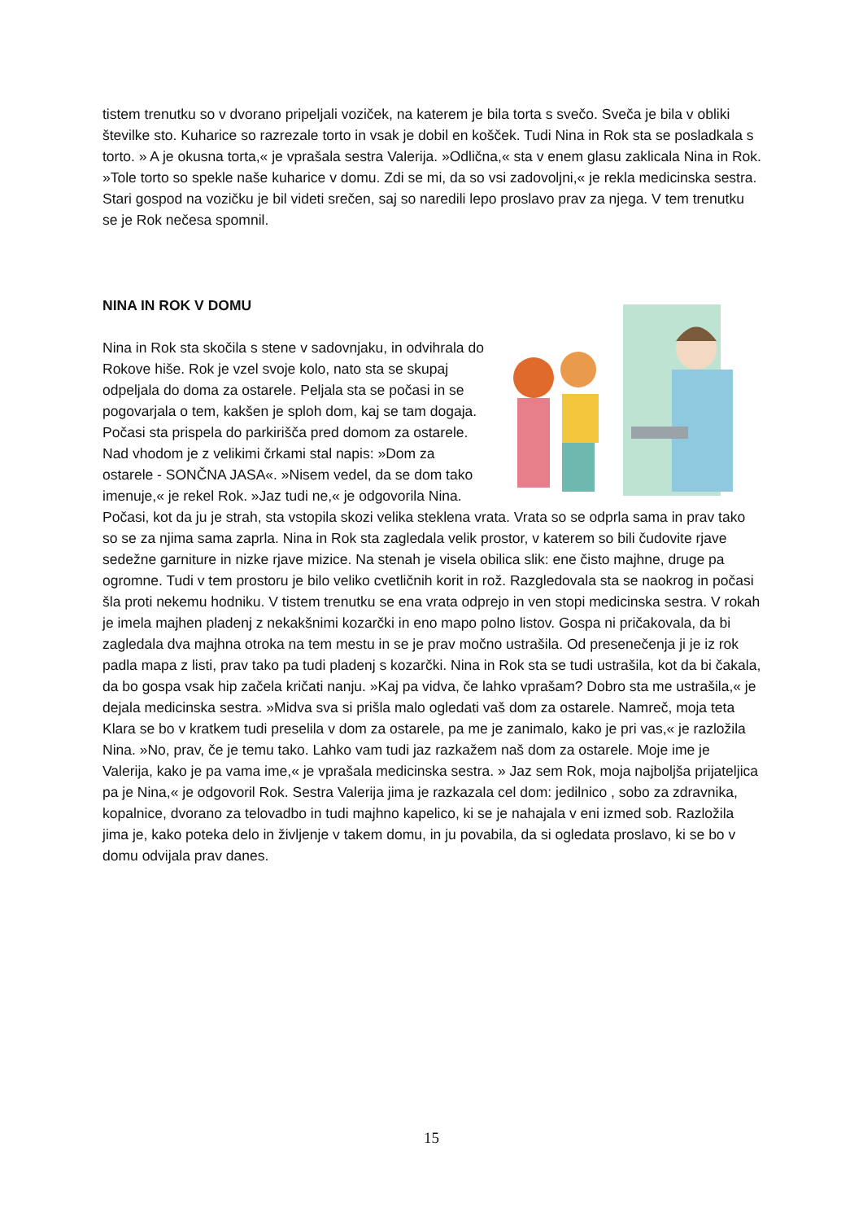tistem trenutku so v dvorano pripeljali voziček, na katerem je bila torta s svečo. Sveča je bila v obliki številke sto. Kuharice so razrezale torto in vsak je dobil en košček. Tudi Nina in Rok sta se posladkala s torto. » A je okusna torta,« je vprašala sestra Valerija. »Odlična,« sta v enem glasu zaklicala Nina in Rok. »Tole torto so spekle naše kuharice v domu. Zdi se mi, da so vsi zadovoljni,« je rekla medicinska sestra. Stari gospod na vozičku je bil videti srečen, saj so naredili lepo proslavo prav za njega. V tem trenutku se je Rok nečesa spomnil.
NINA IN ROK V DOMU
Nina in Rok sta skočila s stene v sadovnjaku, in odvihrala do Rokove hiše. Rok je vzel svoje kolo, nato sta se skupaj odpeljala do doma za ostarele. Peljala sta se počasi in se pogovarjala o tem, kakšen je sploh dom, kaj se tam dogaja. Počasi sta prispela do parkirišča pred domom za ostarele. Nad vhodom je z velikimi črkami stal napis: »Dom za ostarele - SONČNA JASA«. »Nisem vedel, da se dom tako imenuje,« je rekel Rok. »Jaz tudi ne,« je odgovorila Nina. Počasi, kot da ju je strah, sta vstopila skozi velika steklena vrata. Vrata so se odprla sama in prav tako so se za njima sama zaprla. Nina in Rok sta zagledala velik prostor, v katerem so bili čudovite rjave sedežne garniture in nizke rjave mizice. Na stenah je visela obilica slik: ene čisto majhne, druge pa ogromne. Tudi v tem prostoru je bilo veliko cvetličnih korit in rož. Razgledovala sta se naokrog in počasi šla proti nekemu hodniku. V tistem trenutku se ena vrata odprejo in ven stopi medicinska sestra. V rokah je imela majhen pladenj z nekakšnimi kozarčki in eno mapo polno listov. Gospa ni pričakovala, da bi zagledala dva majhna otroka na tem mestu in se je prav močno ustrašila. Od presenečenja ji je iz rok padla mapa z listi, prav tako pa tudi pladenj s kozarčki. Nina in Rok sta se tudi ustrašila, kot da bi čakala, da bo gospa vsak hip začela kričati nanju. »Kaj pa vidva, če lahko vprašam? Dobro sta me ustrašila,« je dejala medicinska sestra. »Midva sva si prišla malo ogledati vaš dom za ostarele. Namreč, moja teta Klara se bo v kratkem tudi preselila v dom za ostarele, pa me je zanimalo, kako je pri vas,« je razložila Nina. »No, prav, če je temu tako. Lahko vam tudi jaz razkažem naš dom za ostarele. Moje ime je Valerija, kako je pa vama ime,« je vprašala medicinska sestra. » Jaz sem Rok, moja najboljša prijateljica pa je Nina,« je odgovoril Rok. Sestra Valerija jima je razkazala cel dom: jedilnico , sobo za zdravnika, kopalnice, dvorano za telovadbo in tudi majhno kapelico, ki se je nahajala v eni izmed sob. Razložila jima je, kako poteka delo in življenje v takem domu, in ju povabila, da si ogledata proslavo, ki se bo v domu odvijala prav danes.
15